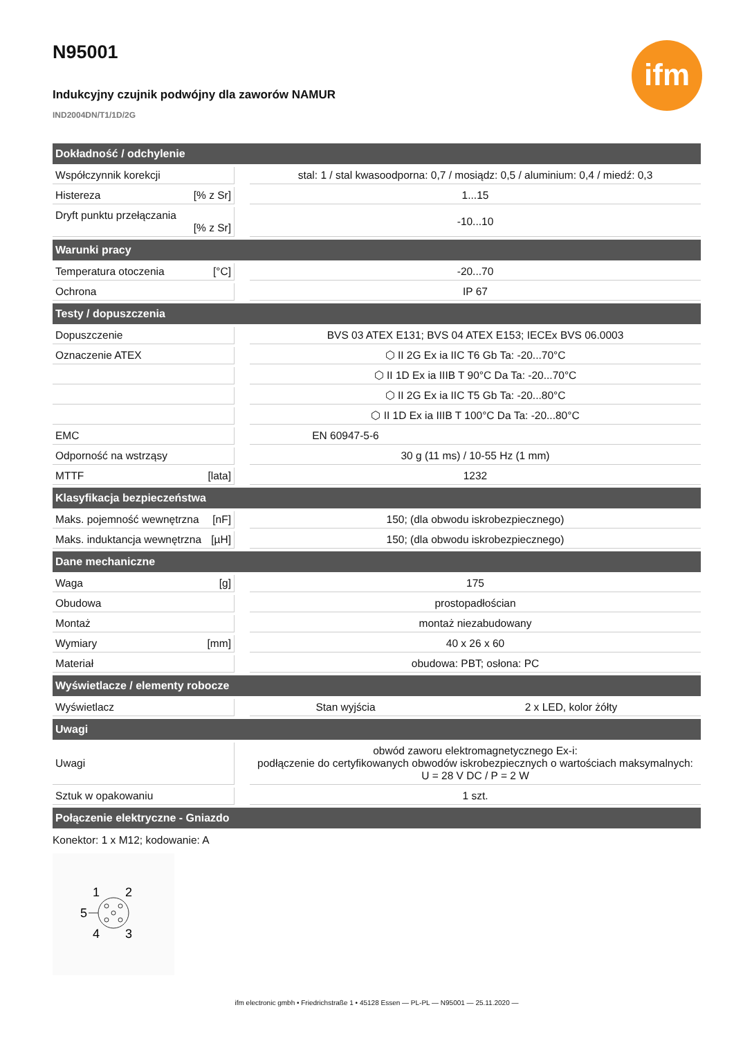ifm
N95001
Indukcyjny czujnik podwójny dla zaworów NAMUR
IND2004DN/T1/1D/2G
| Dokładność / odchylenie | | | |
| --- | --- | --- | --- |
| Współczynnik korekcji | | stal: 1 / stal kwasoodporna: 0,7 / mosiądz: 0,5 / aluminium: 0,4 / miedź: 0,3 | |
| Histereza [% z Sr] | | 1...15 | |
| Dryft punktu przełączania [% z Sr] | | -10...10 | |
| Warunki pracy | | | |
| Temperatura otoczenia [°C] | | -20...70 | |
| Ochrona | | IP 67 | |
| Testy / dopuszczenia | | | |
| Dopuszczenie | | BVS 03 ATEX E131; BVS 04 ATEX E153; IECEx BVS 06.0003 | |
| Oznaczenie ATEX | | ⬡ II 2G Ex ia IIC T6 Gb Ta: -20...70°C | |
| | | ⬡ II 1D Ex ia IIIB T 90°C Da Ta: -20...70°C | |
| | | ⬡ II 2G Ex ia IIC T5 Gb Ta: -20...80°C | |
| | | ⬡ II 1D Ex ia IIIB T 100°C Da Ta: -20...80°C | |
| EMC | | EN 60947-5-6 | |
| Odporność na wstrząsy | | 30 g (11 ms) / 10-55 Hz (1 mm) | |
| MTTF [lata] | | 1232 | |
| Klasyfikacja bezpieczeństwa | | | |
| Maks. pojemność wewnętrzna [nF] | | 150; (dla obwodu iskrobezpiecznego) | |
| Maks. induktancja wewnętrzna [µH] | | 150; (dla obwodu iskrobezpiecznego) | |
| Dane mechaniczne | | | |
| Waga [g] | | 175 | |
| Obudowa | | prostopadłościan | |
| Montaż | | montaż niezabudowany | |
| Wymiary [mm] | | 40 x 26 x 60 | |
| Materiał | | obudowa: PBT; osłona: PC | |
| Wyświetlacze / elementy robocze | | | |
| Wyświetlacz | | Stan wyjścia | 2 x LED, kolor żółty |
| Uwagi | | | |
| Uwagi | | obwód zaworu elektromagnetycznego Ex-i: podłączenie do certyfikowanych obwodów iskrobezpiecznych o wartościach maksymalnych: U = 28 V DC / P = 2 W | |
| Sztuk w opakowaniu | | 1 szt. | |
| Połączenie elektryczne - Gniazdo | | | |
Konektor: 1 x M12; kodowanie: A
1
2
5
4
3
ifm electronic gmbh • Friedrichstraße 1 • 45128 Essen — PL-PL — N95001 — 25.11.2020 —